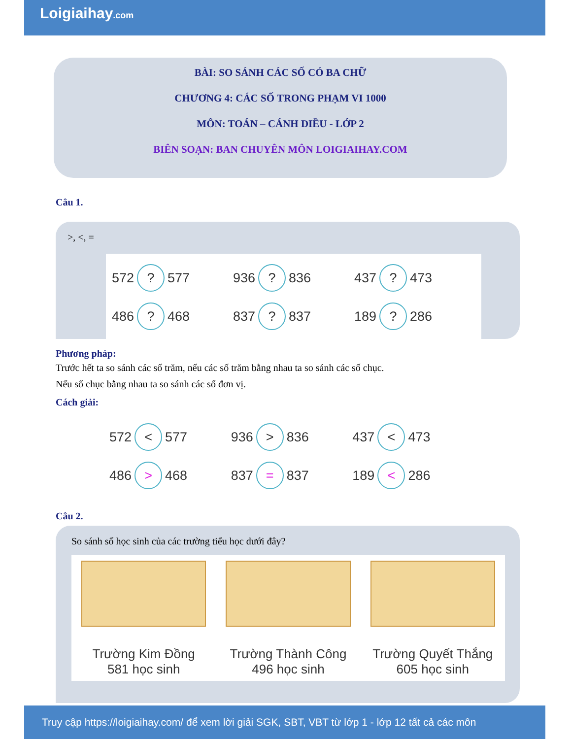Loigiaihay.com
BÀI: SO SÁNH CÁC SỐ CÓ BA CHỮ
CHƯƠNG 4: CÁC SỐ TRONG PHẠM VI 1000
MÔN: TOÁN – CÁNH DIỀU - LỚP 2
BIÊN SOẠN: BAN CHUYÊN MÔN LOIGIAIHAY.COM
Câu 1.
>, <, =
572 ? 577
936 ? 836
437 ? 473
486 ? 468
837 ? 837
189 ? 286
Phương pháp:
Trước hết ta so sánh các số trăm, nếu các số trăm bằng nhau ta so sánh các số chục.
Nếu số chục bằng nhau ta so sánh các số đơn vị.
Cách giải:
572 < 577
936 > 836
437 < 473
486 > 468
837 = 837
189 < 286
Câu 2.
So sánh số học sinh của các trường tiểu học dưới đây?
Trường Kim Đồng
581 học sinh
Trường Thành Công
496 học sinh
Trường Quyết Thắng
605 học sinh
Truy cập https://loigiaihay.com/ để xem lời giải SGK, SBT, VBT từ lớp 1 - lớp 12 tất cả các môn